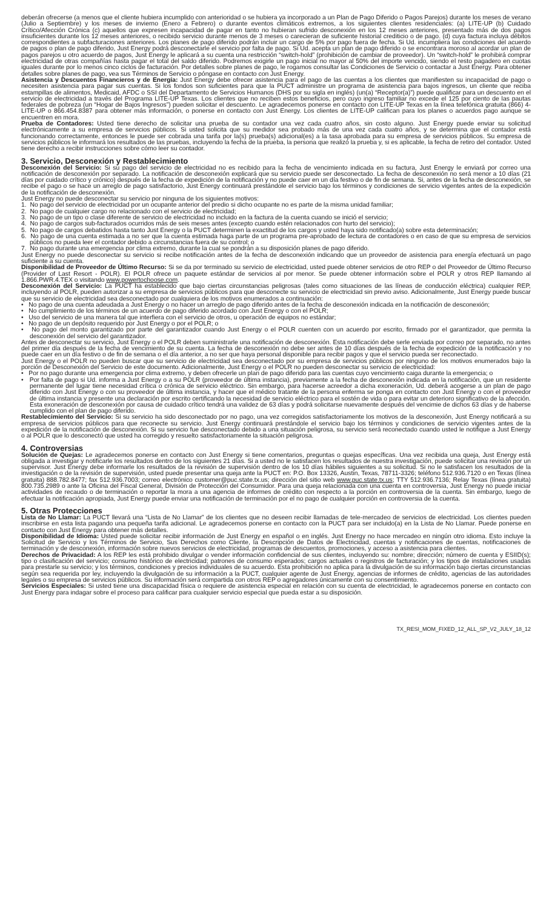deberán ofrecerse (a menos que el cliente hubiera incumplido con anterioridad o se hubiera ya incorporado a un Plan de Pago Diferido o Pagos Parejos) durante los meses de verano (Julio a Septiembre) y los meses de invierno (Enero a Febrero) o durante eventos climáticos extremos, a los siguientes clientes residenciales: (a) LITE-UP (b) Cuidado Crítico/Afección Crónica (c) aquellos que expresen incapacidad de pagar en tanto no hubieran sufrido desconexión en los 12 meses anteriores, presentado más de dos pagos insuficientes durante los 12 meses anteriores, o recibido servicio durante menos de 3 meses o carecieran de suficiente historial crediticio o de pago. (d) cuya factura incluya débitos correspondientes a subfacturaciones anteriores. Los planes de pago diferido podrán incluir un cargo de 5% por pago fuera de fecha. Si Ud. incumpliera las condiciones del acuerdo de pagos o plan de pago diferido, Just Energy podrá desconectarle el servicio por falta de pago. Si Ud. acepta un plan de pago diferido o se encontrara moroso al acordar un plan de pagos parejos u otro acuerdo de pagos, Just Energy le aplicará a su cuenta una restricción “switch-hold” (prohibición de cambiar de proveedor). Un “switch-hold” le prohibirá comprar electricidad de otras compañías hasta pagar el total del saldo diferido. Podremos exigirle un pago inicial no mayor al 50% del importe vencido, siendo el resto pagadero en cuotas iguales durante por lo menos cinco ciclos de facturación. Por detalles sobre planes de pago, le rogamos consultar las Condiciones de Servicio o contactar a Just Energy. Para obtener detalles sobre planes de pago, vea sus Términos de Servicio o póngase en contacto con Just Energy.
Asistencia y Descuentos Financieros y de Energía: Just Energy debe ofrecer asistencia para el pago de las cuentas a los clientes que manifiesten su incapacidad de pago o necesiten asistencia para pagar sus cuentas. Si los fondos son suficientes para que la PUCT administre un programa de asistencia para bajos ingresos, un cliente que reciba estampillas de alimentos, Medicaid, AFDC o SSI del Departamento de Servicios Humanos (DHS por su sigla en inglés) (un(a) “Receptor(a)”) puede qualificar para un descuento en el servicio de electricidad a través del Programa LITE-UP Texas. Los clientes que no reciben estos beneficios, pero cuyo ingreso familiar no excede el 125 por ciento de las pautas federales de pobreza (un “Hogar de Bajos Ingresos”) pueden solicitar el descuento. Le agradecemos ponerse en contacto con LITE-UP Texas en la línea telefónica gratuita (866) 4-LITE-UP o 866.454.8387 para obtener más información, o ponerse en contacto con Just Energy. Los clientes de LITE-UP califican para los planes o acuerdos pago aunque se encuentren en mora.
Prueba de Contadores: Usted tiene derecho de solicitar una prueba de su contador una vez cada cuatro años, sin costo alguno. Just Energy puede enviar su solicitud electrónicamente a su empresa de servicios públicos. Si usted solicita que su medidor sea probado más de una vez cada cuatro años, y se determina que el contador está funcionando correctamente, entonces le puede ser cobrada una tarifa por la(s) prueba(s) adicional(es) a la tasa aprobada para su empresa de servicios públicos. Su empresa de servicios públicos le informará los resultados de las pruebas, incluyendo la fecha de la prueba, la persona que realizó la prueba y, si es aplicable, la fecha de retiro del contador. Usted tiene derecho a recibir instrucciones sobre cómo leer su contador.
3. Servicio, Desconexión y Restablecimiento
Desconexión del Servicio: Si su pago del servicio de electricidad no es recibido para la fecha de vencimiento indicada en su factura, Just Energy le enviará por correo una notificación de desconexión por separado. La notificación de desconexión explicará que su servicio puede ser desconectado. La fecha de desconexión no será menor a 10 días (21 días por cuidado crítico y crónico) después de la fecha de expedición de la notificación y no puede caer en un día festivo o de fin de semana. Si, antes de la fecha de desconexión, se recibe el pago o se hace un arreglo de pago satisfactorio, Just Energy continuará prestándole el servicio bajo los términos y condiciones de servicio vigentes antes de la expedición de la notificación de desconexión.
Just Energy no puede desconectar su servicio por ninguna de los siguientes motivos:
1. No pago del servicio de electricidad por un ocupante anterior del predio si dicho ocupante no es parte de la misma unidad familiar;
2. No pago de cualquier cargo no relacionado con el servicio de electricidad;
3. No pago de un tipo o clase diferente de servicio de electricidad no incluido en la factura de la cuenta cuando se inició el servicio;
4. No pago de cargos sub-facturados ocurridos más de seis meses antes (excepto cuando estén relacionados con hurto del servicio);
5. No pago de cargos debatidos hasta tanto Just Energy o la PUCT determinen la exactitud de los cargos y usted haya sido notificado(a) sobre esta determinación;
6. No pago de una cuenta estimada a no ser que la cuenta estimada haga parte de un programa pre-aprobado de lectura de contadores o en caso de que su empresa de servicios públicos no pueda leer el contador debido a circunstancias fuera de su control; o
7. No pago durante una emergencia por clima extremo, durante la cual se pondrán a su disposición planes de pago diferido.
Just Energy no puede desconectar su servicio si recibe notificación antes de la fecha de desconexión indicando que un proveedor de asistencia para energía efectuará un pago suficiente a su cuenta.
Disponibilidad de Proveedor de Último Recurso: Si se da por terminado su servicio de electricidad, usted puede obtener servicios de otro REP o del Proveedor de Último Recurso (Provider of Last Resort - POLR). El POLR ofrece un paquete estándar de servicios al por menor. Se puede obtener información sobre el POLR y otros REP llamando al 1.866.PWR.4.TEX o visitando www.powertochoose.com.
Desconexión del Servicio: La PUCT ha establecido que bajo ciertas circunstancias peligrosas (tales como situaciones de las líneas de conducción eléctrica) cualquier REP, incluyendo al POLR, pueden autorizar a su empresa de servicios públicos para que desconecte su servicio de electricidad sin previo aviso. Adicionalmente, Just Energy puede buscar que su servicio de electricidad sea desconectado por cualquiera de los motivos enumerados a continuación:
• No pago de una cuenta adeudada a Just Energy o no hacer un arreglo de pago diferido antes de la fecha de desconexión indicada en la notificación de desconexión;
• No cumplimiento de los términos de un acuerdo de pago diferido acordado con Just Energy o con el POLR;
• Uso del servicio de una manera tal que interfiera con el servicio de otros, u operación de equipos no estándar;
• No pago de un depósito requerido por Just Energy o por el POLR; o
• No pago del monto garantizado por parte del garantizador cuando Just Energy o el POLR cuenten con un acuerdo por escrito, firmado por el garantizador, que permita la desconexión del servicio del garantizador.
Antes de desconectar su servicio, Just Energy o el POLR deben suministrarle una notificación de desconexión. Esta notificación debe serle enviada por correo por separado, no antes del primer día después de la fecha de vencimiento de su cuenta. La fecha de desconexión no debe ser antes de 10 días después de la fecha de expedición de la notificación y no puede caer en un día festivo o de fin de semana o el día anterior, a no ser que haya personal disponible para recibir pagos y que el servicio pueda ser reconectado.
Just Energy o el POLR no pueden buscar que su servicio de electricidad sea desconectado por su empresa de servicios públicos por ninguno de los motivos enumerados bajo la porción de Desconexión del Servicio de este documento. Adicionalmente, Just Energy o el POLR no pueden desconectar su servicio de electricidad:
• Por no pago durante una emergencia por clima extremo, y deben ofrecerle un plan de pago diferido para las cuentas cuyo vencimiento caiga durante la emergencia; o
• Por falta de pago si Ud. informa a Just Energy o a su POLR (proveedor de última instancia), previamente a la fecha de desconexión indicada en la notificación, que un residente permanente del lugar tiene necesidad crítica o crónica de servicio eléctrico. Sin embargo, para hacerse acreedor a dicha exoneración, Ud. deberá acogerse a un plan de pago diferido con Just Energy o con su proveedor de última instancia, y hacer que el médico tratante de la persona enferma se ponga en contacto con Just Energy o con el proveedor de última instancia y presente una declaración por escrito certificando la necesidad de servicio eléctrico para el sostén de vida o para evitar un deterioro significativo de la afección. Esta exoneración de desconexión por causa de cuidado crítico tendrá una validez de 63 días y podrá solicitarse nuevamente después del vencimie de dichos 63 días y de haberse cumplido con el plan de pago diferido.
Restablecimiento del Servicio: Si su servicio ha sido desconectado por no pago, una vez corregidos satisfactoriamente los motivos de la desconexión, Just Energy notificará a su empresa de servicios públicos para que reconecte su servicio. Just Energy continuará prestándole el servicio bajo los términos y condiciones de servicio vigentes antes de la expedición de la notificación de desconexión. Si su servicio fue desconectado debido a una situación peligrosa, su servicio será reconectado cuando usted le notifique a Just Energy o al POLR que lo desconectó que usted ha corregido y resuelto satisfactoriamente la situación peligrosa.
4. Controversias
Solución de Quejas: Le agradecemos ponerse en contacto con Just Energy si tiene comentarios, preguntas o quejas específicas. Una vez recibida una queja, Just Energy está obligada a investigar y notificarle los resultados dentro de los siguientes 21 días. Si a usted no le satisfacen los resultados de nuestra investigación, puede solicitar una revisión por un supervisor. Just Energy debe informarle los resultados de la revisión de supervisión dentro de los 10 días hábiles siguientes a su solicitud. Si no le satisfacen los resultados de la investigación o de la revisión de supervisión, usted puede presentar una queja ante la PUCT en: P.O. Box 13326, Austin, Texas, 78711-3326; teléfono 512.936.7120 o en Texas (línea gratuita) 888.782.8477; fax 512.936.7003; correo electrónico customer@puc.state.tx.us; dirección del sitio web www.puc.state.tx.us; TTY 512.936.7136; Relay Texas (línea gratuita) 800.735.2989 o ante la Oficina del Fiscal General, División de Protección del Consumidor. Para una queja relacionada con una cuenta en controversia, Just Energy no puede iniciar actividades de recaudo o de terminación o reportar la mora a una agencia de informes de crédito con respecto a la porción en controversia de la cuenta. Sin embargo, luego de efectuar la notificación apropiada, Just Energy puede enviar una notificación de terminación por el no pago de cualquier porción en controversia de la cuenta.
5. Otras Protecciones
Lista de No Llamar: La PUCT llevará una “Lista de No Llamar” de los clientes que no deseen recibir llamadas de tele-mercadeo de servicios de electricidad. Los clientes pueden inscribirse en esta lista pagando una pequeña tarifa adicional. Le agradecemos ponerse en contacto con la PUCT para ser incluido(a) en la Lista de No Llamar. Puede ponerse en contacto con Just Energy para obtener más detalles.
Disponibilidad de Idioma: Usted puede solicitar recibir información de Just Energy en español o en inglés. Just Energy no hace mercadeo en ningún otro idioma. Esto incluye la Solicitud de Servicio y los Términos de Servicio, Sus Derechos como Cliente, la Descripción de Datos de Electricidad, cuentas y notificaciones de cuentas, notificaciones de terminación y de desconexión, información sobre nuevos servicios de electricidad, programas de descuentos, promociones, y acceso a asistencia para clientes.
Derechos de Privacidad: A los REP les está prohibido divulgar o vender información confidencial de sus clientes, incluyendo su: nombre; dirección; número de cuenta y ESIID(s); tipo o clasificación del servicio; consumo histórico de electricidad; patrones de consumo esperados; cargos actuales o registros de facturación; y los tipos de instalaciones usadas para prestarle su servicio; y los términos, condiciones y precios individuales de su acuerdo. Esta prohibición no aplica para la divulgación de su información bajo ciertas circunstancias según sea requerida por ley, incluyendo la divulgación de su información a la PUCT, cualquier agente de Just Energy, agencias de informes de crédito, agencias de las autoridades legales o su empresa de servicios públicos. Su información será compartida con otros REP o agregadores únicamente con su consentimiento.
Servicios Especiales: Si usted tiene una discapacidad física o requiere de asistencia especial en relación con su cuenta de electricidad, le agradecemos ponerse en contacto con Just Energy para indagar sobre el proceso para calificar para cualquier servicio especial que pueda estar a su disposición.
TX_RESI_MOM_FIXED_12_ALL_SP_V2_JULY_18_12